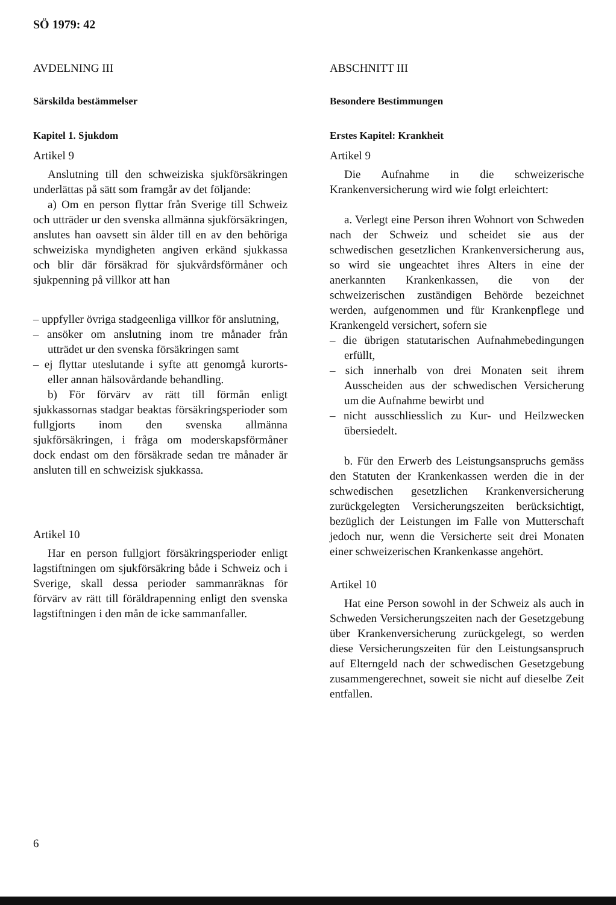SÖ 1979: 42
AVDELNING III
Särskilda bestämmelser
Kapitel 1. Sjukdom
Artikel 9
Anslutning till den schweiziska sjukförsäkringen underlättas på sätt som framgår av det följande:
a) Om en person flyttar från Sverige till Schweiz och utträder ur den svenska allmänna sjukförsäkringen, anslutes han oavsett sin ålder till en av den behöriga schweiziska myndigheten angiven erkänd sjukkassa och blir där försäkrad för sjukvårdsförmåner och sjukpenning på villkor att han
– uppfyller övriga stadgeenliga villkor för anslutning,
– ansöker om anslutning inom tre månader från utträdet ur den svenska försäkringen samt
– ej flyttar uteslutande i syfte att genomgå kurorts- eller annan hälsovårdande behandling.
b) För förvärv av rätt till förmån enligt sjukkassornas stadgar beaktas försäkringsperioder som fullgjorts inom den svenska allmänna sjukförsäkringen, i fråga om moderskapsförmåner dock endast om den försäkrade sedan tre månader är ansluten till en schweizisk sjukkassa.
Artikel 10
Har en person fullgjort försäkringsperioder enligt lagstiftningen om sjukförsäkring både i Schweiz och i Sverige, skall dessa perioder sammanräknas för förvärv av rätt till föräldrapenning enligt den svenska lagstiftningen i den mån de icke sammanfaller.
ABSCHNITT III
Besondere Bestimmungen
Erstes Kapitel: Krankheit
Artikel 9
Die Aufnahme in die schweizerische Krankenversicherung wird wie folgt erleichtert:
a. Verlegt eine Person ihren Wohnort von Schweden nach der Schweiz und scheidet sie aus der schwedischen gesetzlichen Krankenversicherung aus, so wird sie ungeachtet ihres Alters in eine der anerkannten Krankenkassen, die von der schweizerischen zuständigen Behörde bezeichnet werden, aufgenommen und für Krankenpflege und Krankengeld versichert, sofern sie
– die übrigen statutarischen Aufnahmebedingungen erfüllt,
– sich innerhalb von drei Monaten seit ihrem Ausscheiden aus der schwedischen Versicherung um die Aufnahme bewirbt und
– nicht ausschliesslich zu Kur- und Heilzwecken übersiedelt.
b. Für den Erwerb des Leistungsanspruchs gemäss den Statuten der Krankenkassen werden die in der schwedischen gesetzlichen Krankenversicherung zurückgelegten Versicherungszeiten berücksichtigt, bezüglich der Leistungen im Falle von Mutterschaft jedoch nur, wenn die Versicherte seit drei Monaten einer schweizerischen Krankenkasse angehört.
Artikel 10
Hat eine Person sowohl in der Schweiz als auch in Schweden Versicherungszeiten nach der Gesetzgebung über Krankenversicherung zurückgelegt, so werden diese Versicherungszeiten für den Leistungsanspruch auf Elterngeld nach der schwedischen Gesetzgebung zusammengerechnet, soweit sie nicht auf dieselbe Zeit entfallen.
6